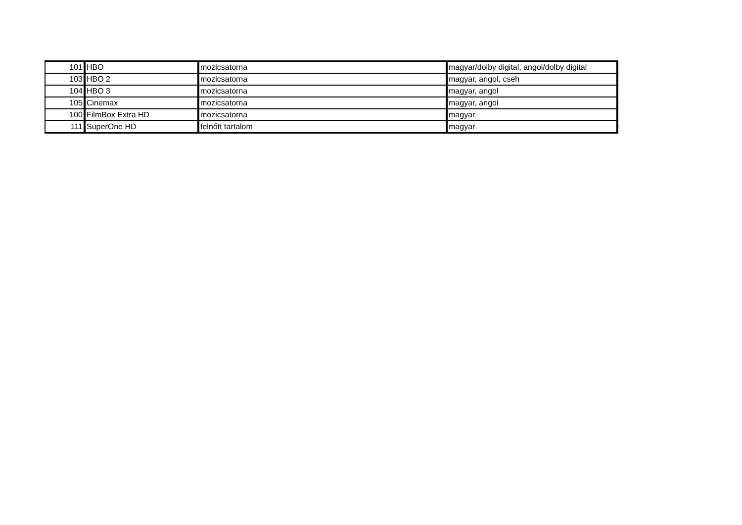| 101 | HBO | mozicsatorna | magyar/dolby digital, angol/dolby digital |
| 103 | HBO 2 | mozicsatorna | magyar, angol, cseh |
| 104 | HBO 3 | mozicsatorna | magyar, angol |
| 105 | Cinemax | mozicsatorna | magyar, angol |
| 100 | FilmBox Extra HD | mozicsatorna | magyar |
| 111 | SuperOne HD | felnőtt tartalom | magyar |